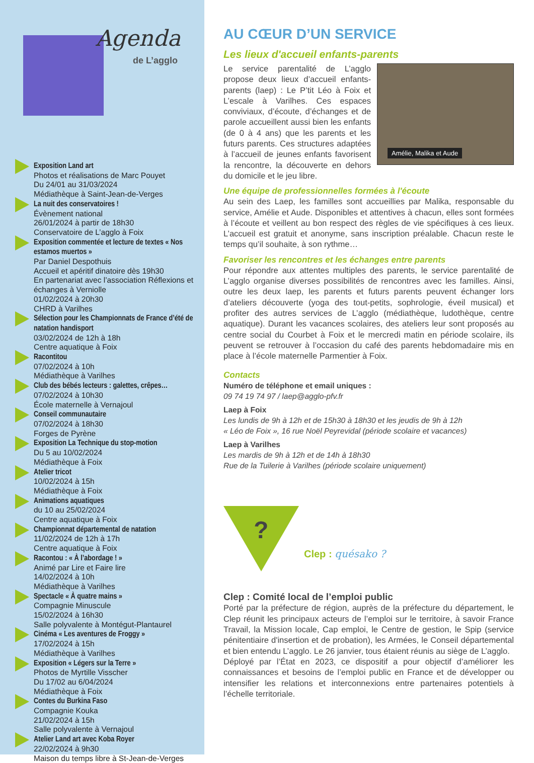Agenda
de L’agglo
Exposition Land art
Photos et réalisations de Marc Pouyet
Du 24/01 au 31/03/2024
Médiathèque à Saint-Jean-de-Verges
La nuit des conservatoires !
Évènement national
26/01/2024 à partir de 18h30
Conservatoire de L’agglo à Foix
Exposition commentée et lecture de textes « Nos estamos muertos »
Par Daniel Despothuis
Accueil et apéritif dinatoire dès 19h30
En partenariat avec l’association Réflexions et échanges à Verniolle
01/02/2024 à 20h30
CHRD à Varilhes
Sélection pour les Championnats de France d’été de natation handisport
03/02/2024 de 12h à 18h
Centre aquatique à Foix
Racontitou
07/02/2024 à 10h
Médiathèque à Varilhes
Club des bébés lecteurs : galettes, crêpes…
07/02/2024 à 10h30
École maternelle à Vernajoul
Conseil communautaire
07/02/2024 à 18h30
Forges de Pyrène
Exposition La Technique du stop-motion
Du 5 au 10/02/2024
Médiathèque à Foix
Atelier tricot
10/02/2024 à 15h
Médiathèque à Foix
Animations aquatiques
du 10 au 25/02/2024
Centre aquatique à Foix
Championnat départemental de natation
11/02/2024 de 12h à 17h
Centre aquatique à Foix
Racontou : « À l’abordage ! »
Animé par Lire et Faire lire
14/02/2024 à 10h
Médiathèque à Varilhes
Spectacle « À quatre mains »
Compagnie Minuscule
15/02/2024 à 16h30
Salle polyvalente à Montégut-Plantaurel
Cinéma « Les aventures de Froggy »
17/02/2024 à 15h
Médiathèque à Varilhes
Exposition « Légers sur la Terre »
Photos de Myrtille Visscher
Du 17/02 au 6/04/2024
Médiathèque à Foix
Contes du Burkina Faso
Compagnie Kouka
21/02/2024 à 15h
Salle polyvalente à Vernajoul
Atelier Land art avec Koba Royer
22/02/2024 à 9h30
Maison du temps libre à St-Jean-de-Verges
AU CŒUR D’UN SERVICE
Les lieux d'accueil enfants-parents
Amélie, Malika et Aude
Le service parentalité de L’agglo propose deux lieux d’accueil enfants-parents (laep) : Le P’tit Léo à Foix et L’escale à Varilhes. Ces espaces conviviaux, d’écoute, d’échanges et de parole accueillent aussi bien les enfants (de 0 à 4 ans) que les parents et les futurs parents. Ces structures adaptées à l’accueil de jeunes enfants favorisent la rencontre, la découverte en dehors du domicile et le jeu libre.
Une équipe de professionnelles formées à l'écoute
Au sein des Laep, les familles sont accueillies par Malika, responsable du service, Amélie et Aude. Disponibles et attentives à chacun, elles sont formées à l’écoute et veillent au bon respect des règles de vie spécifiques à ces lieux. L’accueil est gratuit et anonyme, sans inscription préalable. Chacun reste le temps qu’il souhaite, à son rythme…
Favoriser les rencontres et les échanges entre parents
Pour répondre aux attentes multiples des parents, le service parentalité de L’agglo organise diverses possibilités de rencontres avec les familles. Ainsi, outre les deux laep, les parents et futurs parents peuvent échanger lors d’ateliers découverte (yoga des tout-petits, sophrologie, éveil musical) et profiter des autres services de L’agglo (médiathèque, ludothèque, centre aquatique). Durant les vacances scolaires, des ateliers leur sont proposés au centre social du Courbet à Foix et le mercredi matin en période scolaire, ils peuvent se retrouver à l’occasion du café des parents hebdomadaire mis en place à l’école maternelle Parmentier à Foix.
Contacts
Numéro de téléphone et email uniques :
09 74 19 74 97 / laep@agglo-pfv.fr
Laep à Foix
Les lundis de 9h à 12h et de 15h30 à 18h30 et les jeudis de 9h à 12h
« Léo de Foix », 16 rue Noël Peyrevidal (période scolaire et vacances)
Laep à Varilhes
Les mardis de 9h à 12h et de 14h à 18h30
Rue de la Tuilerie à Varilhes (période scolaire uniquement)
?
Clep : quésako ?
Clep : Comité local de l’emploi public
Porté par la préfecture de région, auprès de la préfecture du département, le Clep réunit les principaux acteurs de l’emploi sur le territoire, à savoir France Travail, la Mission locale, Cap emploi, le Centre de gestion, le Spip (service pénitentiaire d'insertion et de probation), les Armées, le Conseil départemental et bien entendu L’agglo. Le 26 janvier, tous étaient réunis au siège de L’agglo.
Déployé par l’État en 2023, ce dispositif a pour objectif d’améliorer les connaissances et besoins de l’emploi public en France et de développer ou intensifier les relations et interconnexions entre partenaires potentiels à l’échelle territoriale.